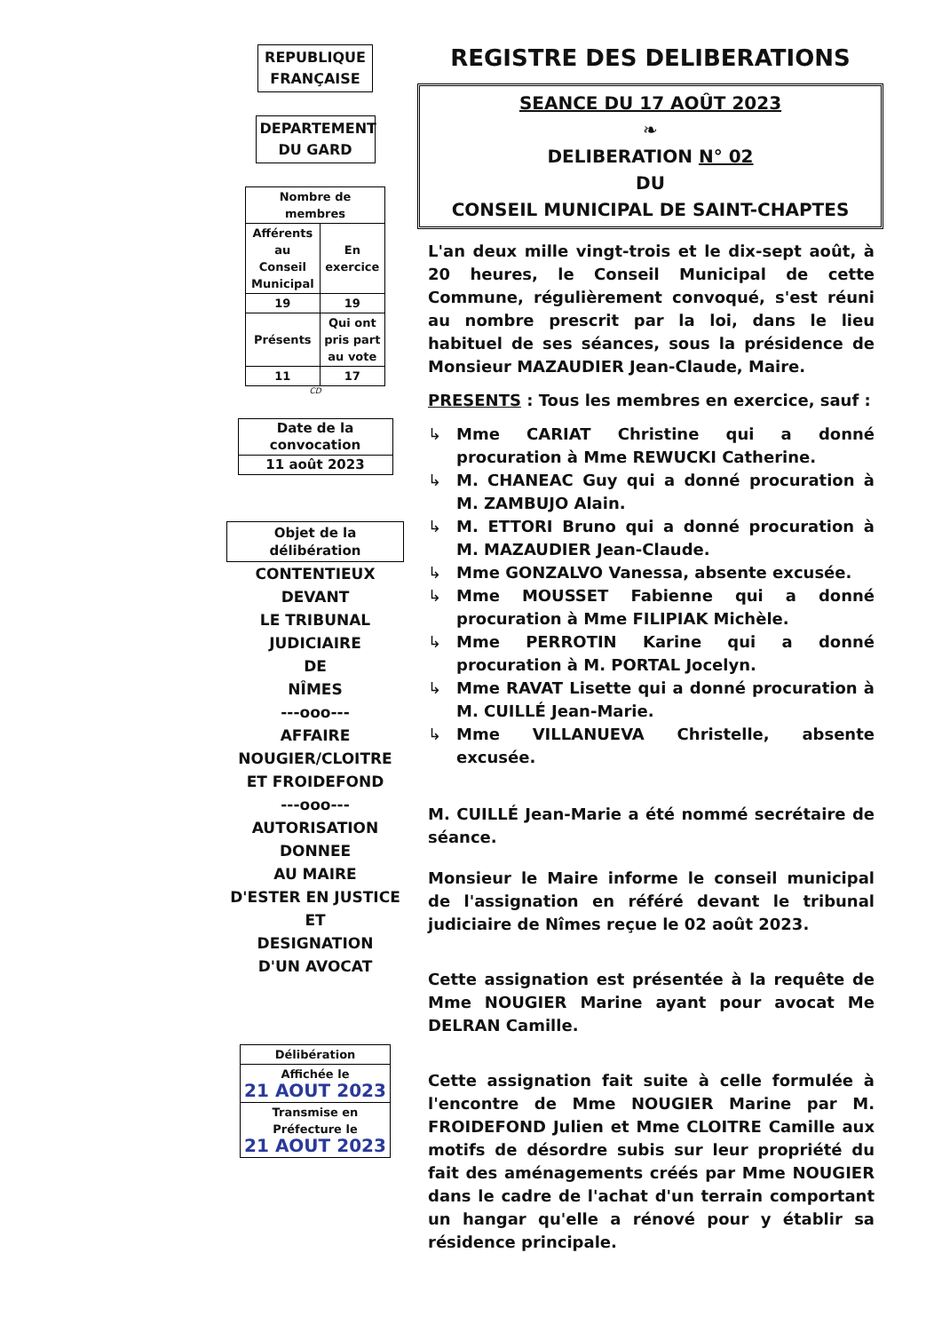REPUBLIQUE FRANÇAISE
DEPARTEMENT DU GARD
| Nombre de membres | |
| Afférents au Conseil Municipal | En exercice |
| 19 | 19 |
| Présents | Qui ont pris part au vote |
| 11 | 17 |
CD
| Date de la convocation |
| 11 août 2023 |
Objet de la délibération
CONTENTIEUX
DEVANT
LE TRIBUNAL
JUDICIAIRE
DE
NÎMES
---ooo---
AFFAIRE
NOUGIER/CLOITRE
ET FROIDEFOND
---ooo---
AUTORISATION
DONNEE
AU MAIRE
D'ESTER EN JUSTICE
ET
DESIGNATION
D'UN AVOCAT
| Délibération |
| Affichée le 21 AOUT 2023 |
| Transmise en Préfecture le 21 AOUT 2023 |
REGISTRE DES DELIBERATIONS
SEANCE DU 17 AOÛT 2023
❧
DELIBERATION N° 02
DU
CONSEIL MUNICIPAL DE SAINT-CHAPTES
L'an deux mille vingt-trois et le dix-sept août, à 20 heures, le Conseil Municipal de cette Commune, régulièrement convoqué, s'est réuni au nombre prescrit par la loi, dans le lieu habituel de ses séances, sous la présidence de Monsieur MAZAUDIER Jean-Claude, Maire.
PRESENTS : Tous les membres en exercice, sauf :
↳ Mme CARIAT Christine qui a donné procuration à Mme REWUCKI Catherine.
↳ M. CHANEAC Guy qui a donné procuration à M. ZAMBUJO Alain.
↳ M. ETTORI Bruno qui a donné procuration à M. MAZAUDIER Jean-Claude.
↳ Mme GONZALVO Vanessa, absente excusée.
↳ Mme MOUSSET Fabienne qui a donné procuration à Mme FILIPIAK Michèle.
↳ Mme PERROTIN Karine qui a donné procuration à M. PORTAL Jocelyn.
↳ Mme RAVAT Lisette qui a donné procuration à M. CUILLÉ Jean-Marie.
↳ Mme VILLANUEVA Christelle, absente excusée.
M. CUILLÉ Jean-Marie a été nommé secrétaire de séance.
Monsieur le Maire informe le conseil municipal de l'assignation en référé devant le tribunal judiciaire de Nîmes reçue le 02 août 2023.
Cette assignation est présentée à la requête de Mme NOUGIER Marine ayant pour avocat Me DELRAN Camille.
Cette assignation fait suite à celle formulée à l'encontre de Mme NOUGIER Marine par M. FROIDEFOND Julien et Mme CLOITRE Camille aux motifs de désordre subis sur leur propriété du fait des aménagements créés par Mme NOUGIER dans le cadre de l'achat d'un terrain comportant un hangar qu'elle a rénové pour y établir sa résidence principale.